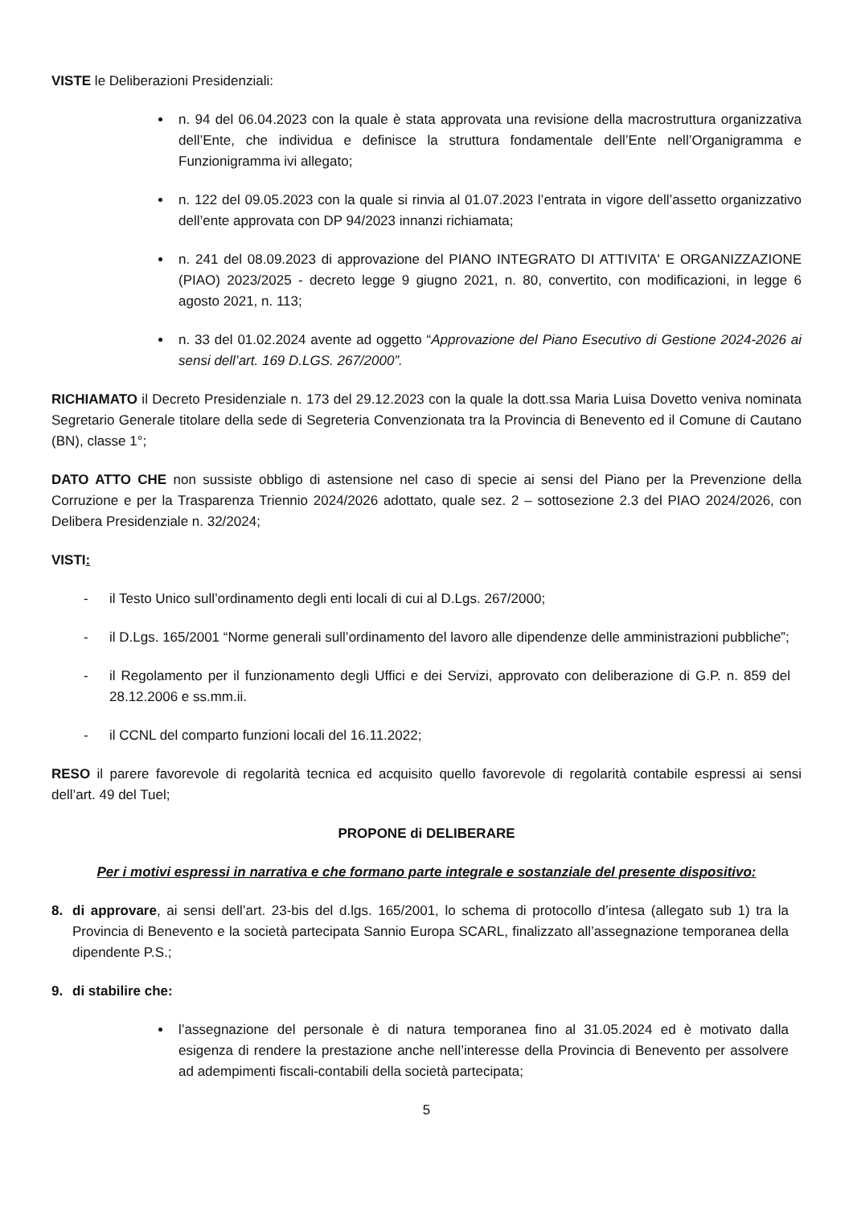VISTE le Deliberazioni Presidenziali:
n. 94 del 06.04.2023 con la quale è stata approvata una revisione della macrostruttura organizzativa dell’Ente, che individua e definisce la struttura fondamentale dell’Ente nell’Organigramma e Funzionigramma ivi allegato;
n. 122 del 09.05.2023 con la quale si rinvia al 01.07.2023 l’entrata in vigore dell’assetto organizzativo dell’ente approvata con DP 94/2023 innanzi richiamata;
n. 241 del 08.09.2023 di approvazione del PIANO INTEGRATO DI ATTIVITA' E ORGANIZZAZIONE (PIAO) 2023/2025 - decreto legge 9 giugno 2021, n. 80, convertito, con modificazioni, in legge 6 agosto 2021, n. 113;
n. 33 del 01.02.2024 avente ad oggetto “Approvazione del Piano Esecutivo di Gestione 2024-2026 ai sensi dell’art. 169 D.LGS. 267/2000”.
RICHIAMATO il Decreto Presidenziale n. 173 del 29.12.2023 con la quale la dott.ssa Maria Luisa Dovetto veniva nominata Segretario Generale titolare della sede di Segreteria Convenzionata tra la Provincia di Benevento ed il Comune di Cautano (BN), classe 1°;
DATO ATTO CHE non sussiste obbligo di astensione nel caso di specie ai sensi del Piano per la Prevenzione della Corruzione e per la Trasparenza Triennio 2024/2026 adottato, quale sez. 2 – sottosezione 2.3 del PIAO 2024/2026, con Delibera Presidenziale n. 32/2024;
VISTI:
- il Testo Unico sull’ordinamento degli enti locali di cui al D.Lgs. 267/2000;
- il D.Lgs. 165/2001 “Norme generali sull’ordinamento del lavoro alle dipendenze delle amministrazioni pubbliche”;
- il Regolamento per il funzionamento degli Uffici e dei Servizi, approvato con deliberazione di G.P. n. 859 del 28.12.2006 e ss.mm.ii.
- il CCNL del comparto funzioni locali del 16.11.2022;
RESO il parere favorevole di regolarità tecnica ed acquisito quello favorevole di regolarità contabile espressi ai sensi dell’art. 49 del Tuel;
PROPONE di DELIBERARE
Per i motivi espressi in narrativa e che formano parte integrale e sostanziale del presente dispositivo:
8. di approvare, ai sensi dell’art. 23-bis del d.lgs. 165/2001, lo schema di protocollo d’intesa (allegato sub 1) tra la Provincia di Benevento e la società partecipata Sannio Europa SCARL, finalizzato all’assegnazione temporanea della dipendente P.S.;
9. di stabilire che:
l’assegnazione del personale è di natura temporanea fino al 31.05.2024 ed è motivato dalla esigenza di rendere la prestazione anche nell’interesse della Provincia di Benevento per assolvere ad adempimenti fiscali-contabili della società partecipata;
5